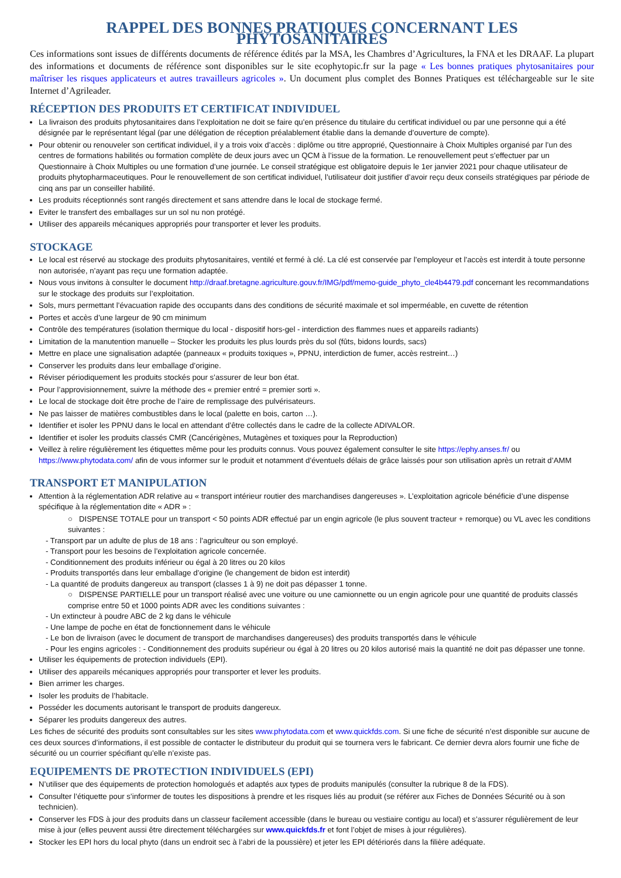RAPPEL DES BONNES PRATIQUES CONCERNANT LES PHYTOSANITAIRES
Ces informations sont issues de différents documents de référence édités par la MSA, les Chambres d’Agricultures, la FNA et les DRAAF. La plupart des informations et documents de référence sont disponibles sur le site ecophytopic.fr sur la page « Les bonnes pratiques phytosanitaires pour maîtriser les risques applicateurs et autres travailleurs agricoles ». Un document plus complet des Bonnes Pratiques est téléchargeable sur le site Internet d’Agrileader.
RÉCEPTION DES PRODUITS ET CERTIFICAT INDIVIDUEL
La livraison des produits phytosanitaires dans l’exploitation ne doit se faire qu’en présence du titulaire du certificat individuel ou par une personne qui a été désignée par le représentant légal (par une délégation de réception préalablement établie dans la demande d’ouverture de compte).
Pour obtenir ou renouveler son certificat individuel, il y a trois voix d’accès : diplôme ou titre approprié, Questionnaire à Choix Multiples organisé par l’un des centres de formations habilités ou formation complète de deux jours avec un QCM à l’issue de la formation. Le renouvellement peut s’effectuer par un Questionnaire à Choix Multiples ou une formation d’une journée. Le conseil stratégique est obligatoire depuis le 1er janvier 2021 pour chaque utilisateur de produits phytopharmaceutiques. Pour le renouvellement de son certificat individuel, l’utilisateur doit justifier d’avoir reçu deux conseils stratégiques par période de cinq ans par un conseiller habilité.
Les produits réceptionnés sont rangés directement et sans attendre dans le local de stockage fermé.
Eviter le transfert des emballages sur un sol nu non protégé.
Utiliser des appareils mécaniques appropriés pour transporter et lever les produits.
STOCKAGE
Le local est réservé au stockage des produits phytosanitaires, ventilé et fermé à clé. La clé est conservée par l’employeur et l’accès est interdit à toute personne non autorisée, n’ayant pas reçu une formation adaptée.
Nous vous invitons à consulter le document http://draaf.bretagne.agriculture.gouv.fr/IMG/pdf/memo-guide_phyto_cle4b4479.pdf concernant les recommandations sur le stockage des produits sur l’exploitation.
Sols, murs permettant l’évacuation rapide des occupants dans des conditions de sécurité maximale et sol imperméable, en cuvette de rétention
Portes et accès d’une largeur de 90 cm minimum
Contrôle des températures (isolation thermique du local - dispositif hors-gel - interdiction des flammes nues et appareils radiants)
Limitation de la manutention manuelle – Stocker les produits les plus lourds près du sol (fûts, bidons lourds, sacs)
Mettre en place une signalisation adaptée (panneaux « produits toxiques », PPNU, interdiction de fumer, accès restreint…)
Conserver les produits dans leur emballage d’origine.
Réviser périodiquement les produits stockés pour s’assurer de leur bon état.
Pour l’approvisionnement, suivre la méthode des « premier entré = premier sorti ».
Le local de stockage doit être proche de l’aire de remplissage des pulvérisateurs.
Ne pas laisser de matières combustibles dans le local (palette en bois, carton …).
Identifier et isoler les PPNU dans le local en attendant d’être collectés dans le cadre de la collecte ADIVALOR.
Identifier et isoler les produits classés CMR (Cancérigènes, Mutagènes et toxiques pour la Reproduction)
Veillez à relire régulièrement les étiquettes même pour les produits connus. Vous pouvez également consulter le site https://ephy.anses.fr/ ou https://www.phytodata.com/ afin de vous informer sur le produit et notamment d’éventuels délais de grâce laissés pour son utilisation après un retrait d’AMM
TRANSPORT ET MANIPULATION
Attention à la réglementation ADR relative au « transport intérieur routier des marchandises dangereuses ». L’exploitation agricole bénéficie d’une dispense spécifique à la réglementation dite « ADR » :
○ DISPENSE TOTALE pour un transport < 50 points ADR effectué par un engin agricole (le plus souvent tracteur + remorque) ou VL avec les conditions suivantes :
- Transport par un adulte de plus de 18 ans : l’agriculteur ou son employé.
- Transport pour les besoins de l’exploitation agricole concernée.
- Conditionnement des produits inférieur ou égal à 20 litres ou 20 kilos
- Produits transportés dans leur emballage d’origine (le changement de bidon est interdit)
- La quantité de produits dangereux au transport (classes 1 à 9) ne doit pas dépasser 1 tonne.
○ DISPENSE PARTIELLE pour un transport réalisé avec une voiture ou une camionnette ou un engin agricole pour une quantité de produits classés comprise entre 50 et 1000 points ADR avec les conditions suivantes :
- Un extincteur à poudre ABC de 2 kg dans le véhicule
- Une lampe de poche en état de fonctionnement dans le véhicule
- Le bon de livraison (avec le document de transport de marchandises dangereuses) des produits transportés dans le véhicule
- Pour les engins agricoles : - Conditionnement des produits supérieur ou égal à 20 litres ou 20 kilos autorisé mais la quantité ne doit pas dépasser une tonne.
Utiliser les équipements de protection individuels (EPI).
Utiliser des appareils mécaniques appropriés pour transporter et lever les produits.
Bien arrimer les charges.
Isoler les produits de l’habitacle.
Posséder les documents autorisant le transport de produits dangereux.
Séparer les produits dangereux des autres.
Les fiches de sécurité des produits sont consultables sur les sites www.phytodata.com et www.quickfds.com. Si une fiche de sécurité n’est disponible sur aucune de ces deux sources d’informations, il est possible de contacter le distributeur du produit qui se tournera vers le fabricant. Ce dernier devra alors fournir une fiche de sécurité ou un courrier spécifiant qu’elle n’existe pas.
EQUIPEMENTS DE PROTECTION INDIVIDUELS (EPI)
N’utiliser que des équipements de protection homologués et adaptés aux types de produits manipulés (consulter la rubrique 8 de la FDS).
Consulter l’étiquette pour s’informer de toutes les dispositions à prendre et les risques liés au produit (se référer aux Fiches de Données Sécurité ou à son technicien).
Conserver les FDS à jour des produits dans un classeur facilement accessible (dans le bureau ou vestiaire contigu au local) et s’assurer régulièrement de leur mise à jour (elles peuvent aussi être directement téléchargées sur www.quickfds.fr et font l’objet de mises à jour régulières).
Stocker les EPI hors du local phyto (dans un endroit sec à l’abri de la poussière) et jeter les EPI détériorés dans la filière adéquate.